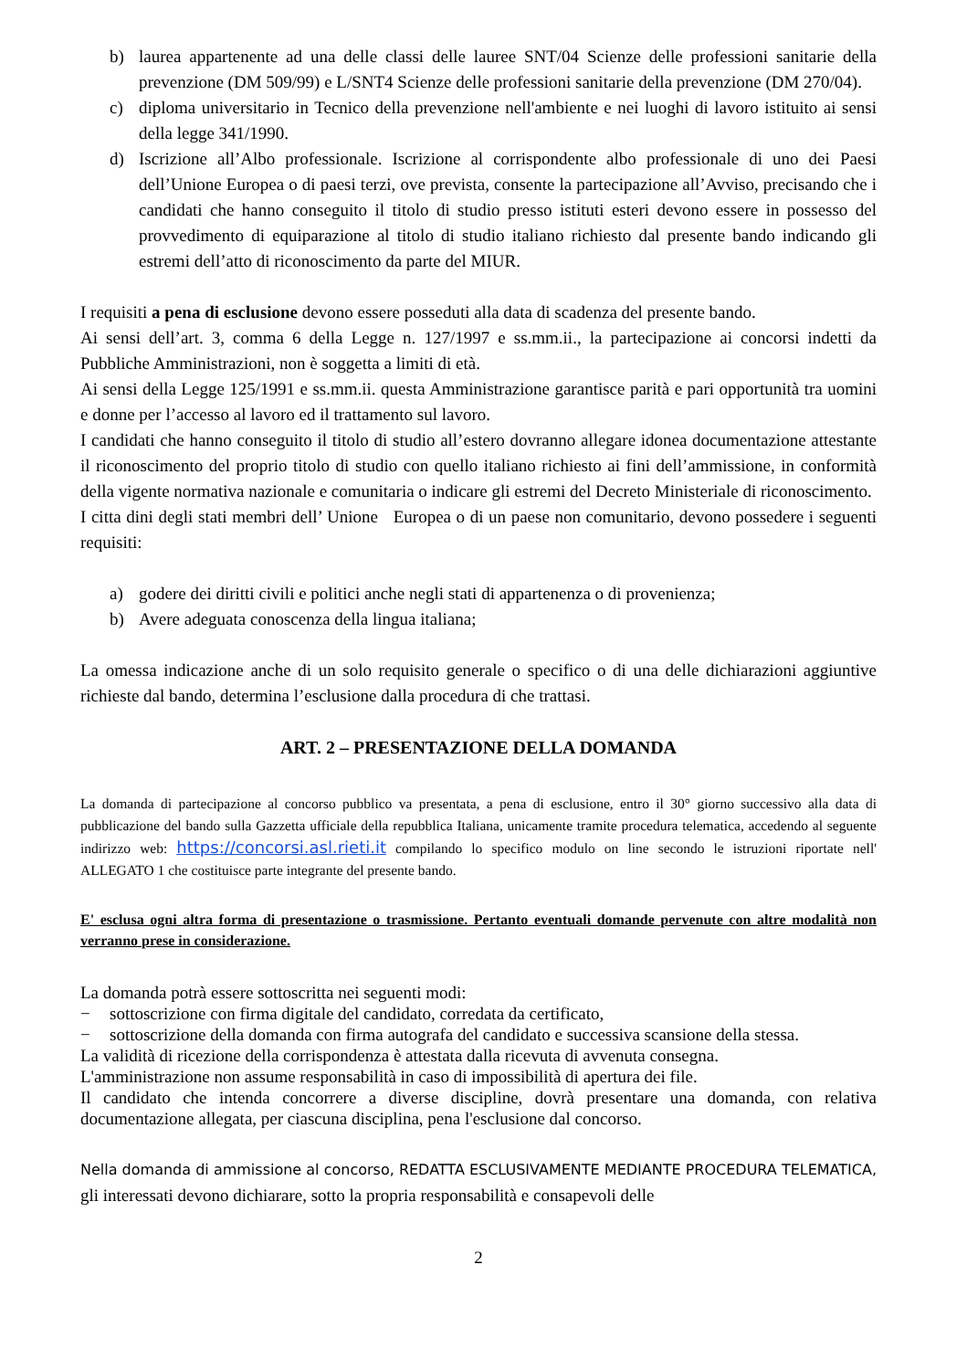b) laurea appartenente ad una delle classi delle lauree SNT/04 Scienze delle professioni sanitarie della prevenzione (DM 509/99) e L/SNT4 Scienze delle professioni sanitarie della prevenzione (DM 270/04).
c) diploma universitario in Tecnico della prevenzione nell'ambiente e nei luoghi di lavoro istituito ai sensi della legge 341/1990.
d) Iscrizione all’Albo professionale. Iscrizione al corrispondente albo professionale di uno dei Paesi dell’Unione Europea o di paesi terzi, ove prevista, consente la partecipazione all’Avviso, precisando che i candidati che hanno conseguito il titolo di studio presso istituti esteri devono essere in possesso del provvedimento di equiparazione al titolo di studio italiano richiesto dal presente bando indicando gli estremi dell’atto di riconoscimento da parte del MIUR.
I requisiti a pena di esclusione devono essere posseduti alla data di scadenza del presente bando.
Ai sensi dell’art. 3, comma 6 della Legge n. 127/1997 e ss.mm.ii., la partecipazione ai concorsi indetti da Pubbliche Amministrazioni, non è soggetta a limiti di età.
Ai sensi della Legge 125/1991 e ss.mm.ii. questa Amministrazione garantisce parità e pari opportunità tra uomini e donne per l’accesso al lavoro ed il trattamento sul lavoro.
I candidati che hanno conseguito il titolo di studio all’estero dovranno allegare idonea documentazione attestante il riconoscimento del proprio titolo di studio con quello italiano richiesto ai fini dell’ammissione, in conformità della vigente normativa nazionale e comunitaria o indicare gli estremi del Decreto Ministeriale di riconoscimento.
I citta dini degli stati membri dell’ Unione Europea o di un paese non comunitario, devono possedere i seguenti requisiti:
a) godere dei diritti civili e politici anche negli stati di appartenenza o di provenienza;
b) Avere adeguata conoscenza della lingua italiana;
La omessa indicazione anche di un solo requisito generale o specifico o di una delle dichiarazioni aggiuntive richieste dal bando, determina l’esclusione dalla procedura di che trattasi.
ART. 2 – PRESENTAZIONE DELLA DOMANDA
La domanda di partecipazione al concorso pubblico va presentata, a pena di esclusione, entro il 30° giorno successivo alla data di pubblicazione del bando sulla Gazzetta ufficiale della repubblica Italiana, unicamente tramite procedura telematica, accedendo al seguente indirizzo web: https://concorsi.asl.rieti.it compilando lo specifico modulo on line secondo le istruzioni riportate nell' ALLEGATO 1 che costituisce parte integrante del presente bando.
E' esclusa ogni altra forma di presentazione o trasmissione. Pertanto eventuali domande pervenute con altre modalità non verranno prese in considerazione.
La domanda potrà essere sottoscritta nei seguenti modi:
− sottoscrizione con firma digitale del candidato, corredata da certificato,
− sottoscrizione della domanda con firma autografa del candidato e successiva scansione della stessa.
La validità di ricezione della corrispondenza è attestata dalla ricevuta di avvenuta consegna.
L'amministrazione non assume responsabilità in caso di impossibilità di apertura dei file.
Il candidato che intenda concorrere a diverse discipline, dovrà presentare una domanda, con relativa documentazione allegata, per ciascuna disciplina, pena l'esclusione dal concorso.
Nella domanda di ammissione al concorso, REDATTA ESCLUSIVAMENTE MEDIANTE PROCEDURA TELEMATICA, gli interessati devono dichiarare, sotto la propria responsabilità e consapevoli delle
2